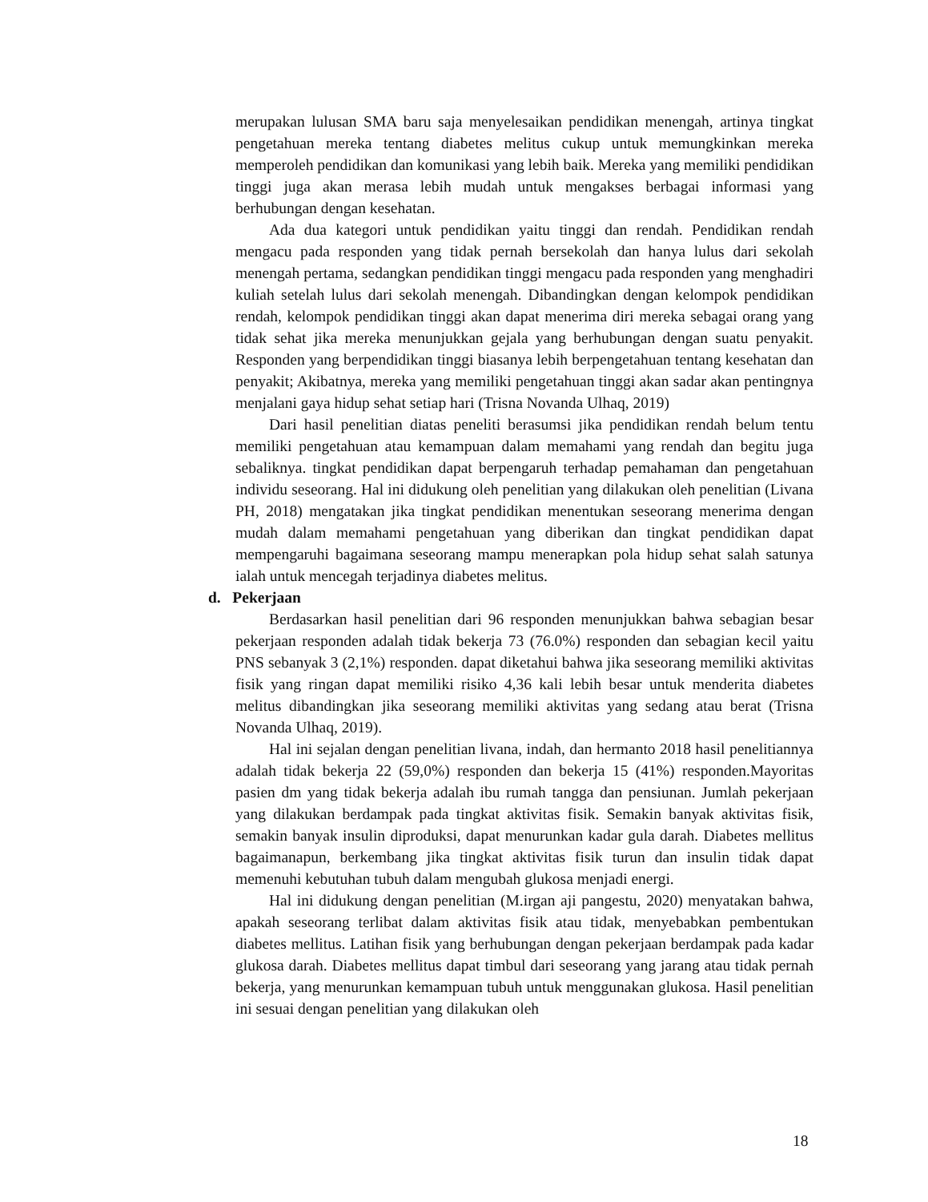merupakan lulusan SMA baru saja menyelesaikan pendidikan menengah, artinya tingkat pengetahuan mereka tentang diabetes melitus cukup untuk memungkinkan mereka memperoleh pendidikan dan komunikasi yang lebih baik. Mereka yang memiliki pendidikan tinggi juga akan merasa lebih mudah untuk mengakses berbagai informasi yang berhubungan dengan kesehatan.
Ada dua kategori untuk pendidikan yaitu tinggi dan rendah. Pendidikan rendah mengacu pada responden yang tidak pernah bersekolah dan hanya lulus dari sekolah menengah pertama, sedangkan pendidikan tinggi mengacu pada responden yang menghadiri kuliah setelah lulus dari sekolah menengah. Dibandingkan dengan kelompok pendidikan rendah, kelompok pendidikan tinggi akan dapat menerima diri mereka sebagai orang yang tidak sehat jika mereka menunjukkan gejala yang berhubungan dengan suatu penyakit. Responden yang berpendidikan tinggi biasanya lebih berpengetahuan tentang kesehatan dan penyakit; Akibatnya, mereka yang memiliki pengetahuan tinggi akan sadar akan pentingnya menjalani gaya hidup sehat setiap hari (Trisna Novanda Ulhaq, 2019)
Dari hasil penelitian diatas peneliti berasumsi jika pendidikan rendah belum tentu memiliki pengetahuan atau kemampuan dalam memahami yang rendah dan begitu juga sebaliknya. tingkat pendidikan dapat berpengaruh terhadap pemahaman dan pengetahuan individu seseorang. Hal ini didukung oleh penelitian yang dilakukan oleh penelitian (Livana PH, 2018) mengatakan jika tingkat pendidikan menentukan seseorang menerima dengan mudah dalam memahami pengetahuan yang diberikan dan tingkat pendidikan dapat mempengaruhi bagaimana seseorang mampu menerapkan pola hidup sehat salah satunya ialah untuk mencegah terjadinya diabetes melitus.
d. Pekerjaan
Berdasarkan hasil penelitian dari 96 responden menunjukkan bahwa sebagian besar pekerjaan responden adalah tidak bekerja 73 (76.0%) responden dan sebagian kecil yaitu PNS sebanyak 3 (2,1%) responden. dapat diketahui bahwa jika seseorang memiliki aktivitas fisik yang ringan dapat memiliki risiko 4,36 kali lebih besar untuk menderita diabetes melitus dibandingkan jika seseorang memiliki aktivitas yang sedang atau berat (Trisna Novanda Ulhaq, 2019).
Hal ini sejalan dengan penelitian livana, indah, dan hermanto 2018 hasil penelitiannya adalah tidak bekerja 22 (59,0%) responden dan bekerja 15 (41%) responden.Mayoritas pasien dm yang tidak bekerja adalah ibu rumah tangga dan pensiunan. Jumlah pekerjaan yang dilakukan berdampak pada tingkat aktivitas fisik. Semakin banyak aktivitas fisik, semakin banyak insulin diproduksi, dapat menurunkan kadar gula darah. Diabetes mellitus bagaimanapun, berkembang jika tingkat aktivitas fisik turun dan insulin tidak dapat memenuhi kebutuhan tubuh dalam mengubah glukosa menjadi energi.
Hal ini didukung dengan penelitian (M.irgan aji pangestu, 2020) menyatakan bahwa, apakah seseorang terlibat dalam aktivitas fisik atau tidak, menyebabkan pembentukan diabetes mellitus. Latihan fisik yang berhubungan dengan pekerjaan berdampak pada kadar glukosa darah. Diabetes mellitus dapat timbul dari seseorang yang jarang atau tidak pernah bekerja, yang menurunkan kemampuan tubuh untuk menggunakan glukosa. Hasil penelitian ini sesuai dengan penelitian yang dilakukan oleh
18